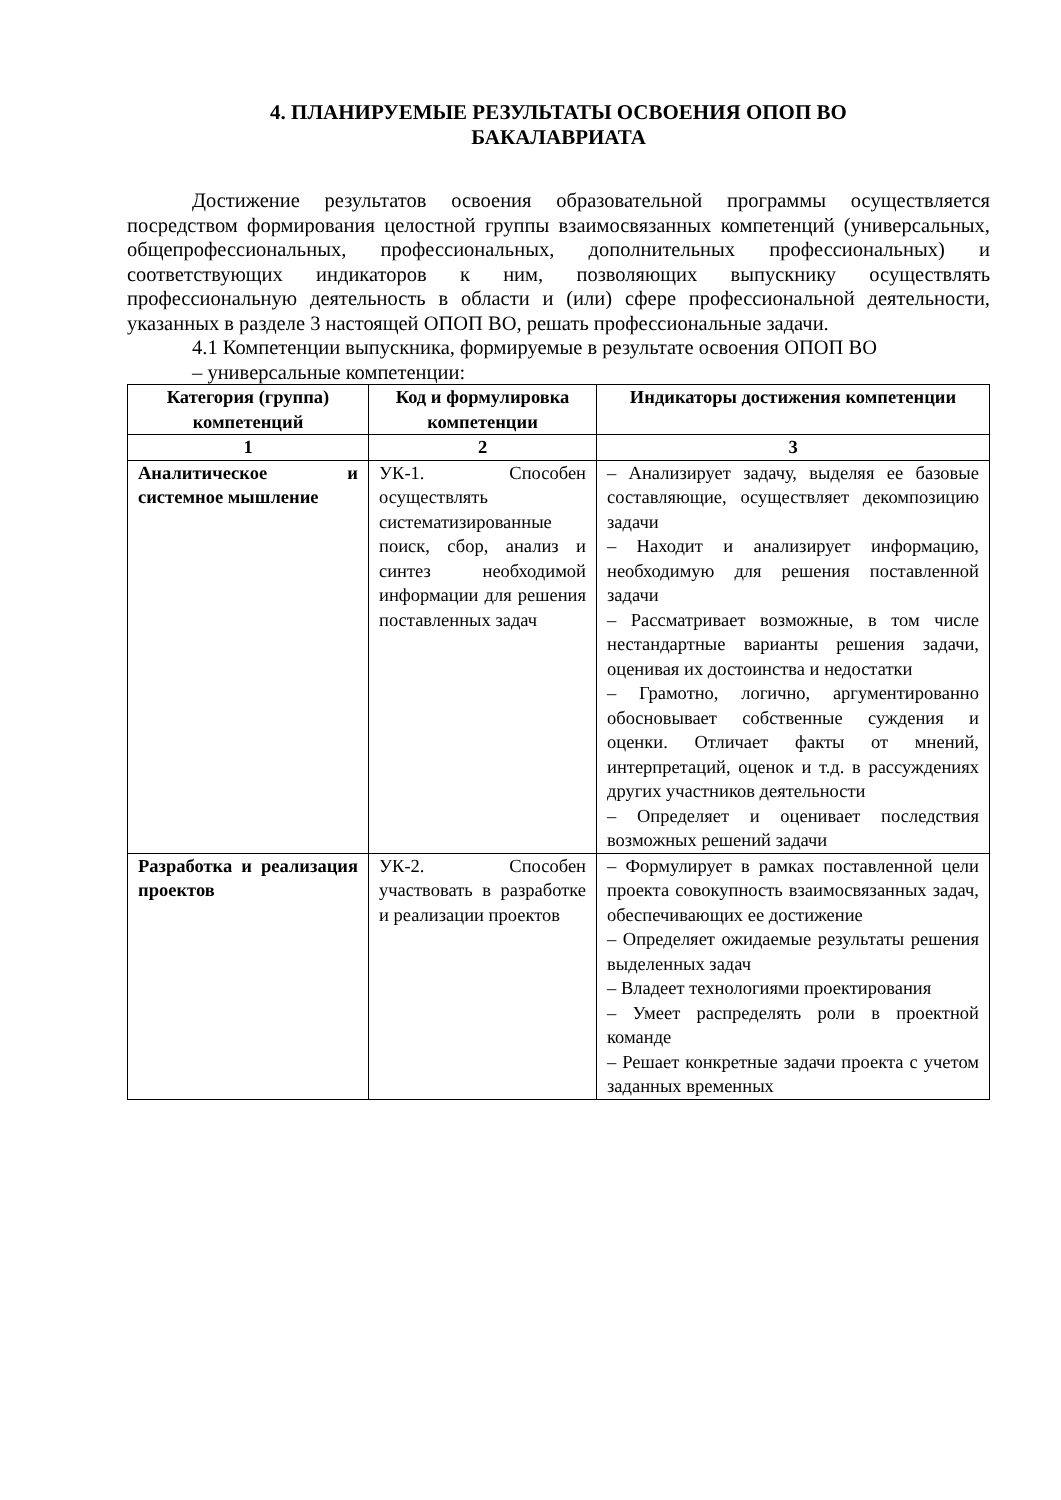4. ПЛАНИРУЕМЫЕ РЕЗУЛЬТАТЫ ОСВОЕНИЯ ОПОП ВО
БАКАЛАВРИАТА
Достижение результатов освоения образовательной программы осуществляется посредством формирования целостной группы взаимосвязанных компетенций (универсальных, общепрофессиональных, профессиональных, дополнительных профессиональных) и соответствующих индикаторов к ним, позволяющих выпускнику осуществлять профессиональную деятельность в области и (или) сфере профессиональной деятельности, указанных в разделе 3 настоящей ОПОП ВО, решать профессиональные задачи.
4.1 Компетенции выпускника, формируемые в результате освоения ОПОП ВО
– универсальные компетенции:
| Категория (группа) компетенций | Код и формулировка компетенции | Индикаторы достижения компетенции |
| --- | --- | --- |
| 1 | 2 | 3 |
| Аналитическое и системное мышление | УК-1. Способен осуществлять систематизированные поиск, сбор, анализ и синтез необходимой информации для решения поставленных задач | – Анализирует задачу, выделяя ее базовые составляющие, осуществляет декомпозицию задачи – Находит и анализирует информацию, необходимую для решения поставленной задачи – Рассматривает возможные, в том числе нестандартные варианты решения задачи, оценивая их достоинства и недостатки – Грамотно, логично, аргументированно обосновывает собственные суждения и оценки. Отличает факты от мнений, интерпретаций, оценок и т.д. в рассуждениях других участников деятельности – Определяет и оценивает последствия возможных решений задачи |
| Разработка и реализация проектов | УК-2. Способен участвовать в разработке и реализации проектов | – Формулирует в рамках поставленной цели проекта совокупность взаимосвязанных задач, обеспечивающих ее достижение – Определяет ожидаемые результаты решения выделенных задач – Владеет технологиями проектирования – Умеет распределять роли в проектной команде – Решает конкретные задачи проекта с учетом заданных временных |